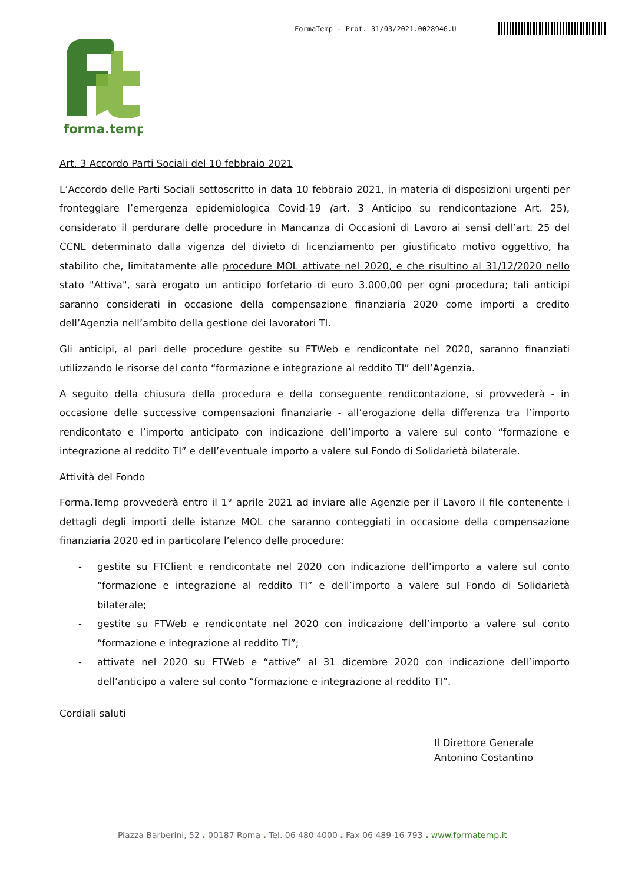FormaTemp - Prot. 31/03/2021.0028946.U
forma.temp
Art. 3 Accordo Parti Sociali del 10 febbraio 2021
L’Accordo delle Parti Sociali sottoscritto in data 10 febbraio 2021, in materia di disposizioni urgenti per fronteggiare l’emergenza epidemiologica Covid-19 (art. 3 Anticipo su rendicontazione Art. 25), considerato il perdurare delle procedure in Mancanza di Occasioni di Lavoro ai sensi dell’art. 25 del CCNL determinato dalla vigenza del divieto di licenziamento per giustificato motivo oggettivo, ha stabilito che, limitatamente alle procedure MOL attivate nel 2020, e che risultino al 31/12/2020 nello stato "Attiva", sarà erogato un anticipo forfetario di euro 3.000,00 per ogni procedura; tali anticipi saranno considerati in occasione della compensazione finanziaria 2020 come importi a credito dell’Agenzia nell’ambito della gestione dei lavoratori TI.
Gli anticipi, al pari delle procedure gestite su FTWeb e rendicontate nel 2020, saranno finanziati utilizzando le risorse del conto “formazione e integrazione al reddito TI” dell’Agenzia.
A seguito della chiusura della procedura e della conseguente rendicontazione, si provvederà - in occasione delle successive compensazioni finanziarie - all’erogazione della differenza tra l’importo rendicontato e l’importo anticipato con indicazione dell’importo a valere sul conto “formazione e integrazione al reddito TI” e dell’eventuale importo a valere sul Fondo di Solidarietà bilaterale.
Attività del Fondo
Forma.Temp provvederà entro il 1° aprile 2021 ad inviare alle Agenzie per il Lavoro il file contenente i dettagli degli importi delle istanze MOL che saranno conteggiati in occasione della compensazione finanziaria 2020 ed in particolare l’elenco delle procedure:
- gestite su FTClient e rendicontate nel 2020 con indicazione dell’importo a valere sul conto “formazione e integrazione al reddito TI” e dell’importo a valere sul Fondo di Solidarietà bilaterale;
- gestite su FTWeb e rendicontate nel 2020 con indicazione dell’importo a valere sul conto “formazione e integrazione al reddito TI”;
- attivate nel 2020 su FTWeb e “attive” al 31 dicembre 2020 con indicazione dell’importo dell’anticipo a valere sul conto “formazione e integrazione al reddito TI”.
Cordiali saluti
Il Direttore Generale
Antonino Costantino
Piazza Barberini, 52 . 00187 Roma . Tel. 06 480 4000 . Fax 06 489 16 793 . www.formatemp.it